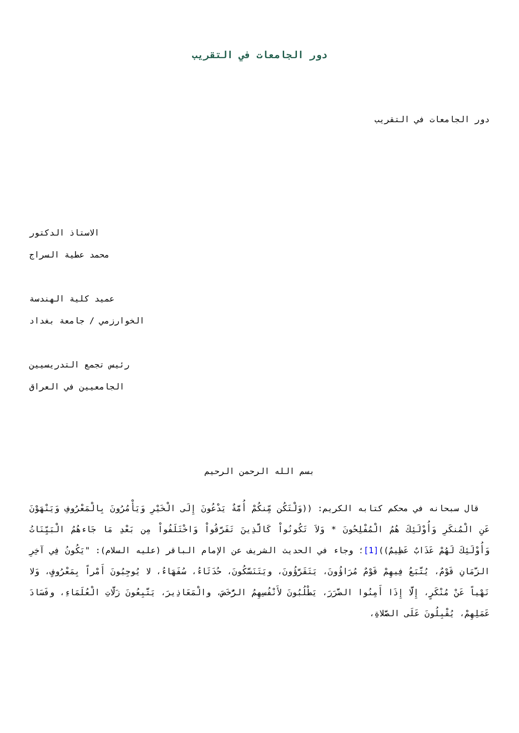دور الجامعات في التقريب
دور الجامعات في التقريب
الاستاذ الدكتور
محمد عطية السراج
عميد كلية الهندسة
الخوارزمي / جامعة بغداد
رئيس تجمع التدريسيين
الجامعيين في العراق
بسم الله الرحمن الرحيم
قال سبحانه في محكم كتابه الكريم: ((وَلْتَكُن مِّنكُمْ أُمَّةٌ يَدْعُونَ إِلَى الْخَيْرِ وَيَأْمُرُونَ بِالْمَعْرُوفِ وَيَنْهَوْنَ عَنِ الْمُنكَرِ وَأُوْلَئِكَ هُمُ الْمُفْلِحُونَ * وَلاَ تَكُونُواْ كَالَّذِينَ تَفَرَّقُواْ وَاخْتَلَفُواْ مِن بَعْدِ مَا جَاءهُمُ الْبَيِّنَاتُ وَأُوْلَئِكَ لَهُمْ عَذَابٌ عَظِيمٌ))[1]؛ وجاء في الحديث الشريف عن الإمام الباقر (عليه السلام): "يَكُونُ فِي آخِرِ الزَّمَانِ قَوْمٌ، يُتَّبَعُ فِيهِمْ قَوْمٌ مُرَاؤُونَ، يَتَقَرَّؤُونَ، ويَتَنَسَّكُونَ، حُدَثَاءُ، سُفَهَاءُ، لا يُوجِبُونَ أَمْراً بِمَعْرُوفٍ، وَلا نَهْياً عَنْ مُنْكَرٍ، إِلَّا إِذَا أَمِنُوا الضَّرَرَ، يَطْلُبُونَ لأَنْفُسِهِمُ الرُّخَصَ، والْمَعَاذِيرَ، يَتَّبِعُونَ زَلَّاتِ الْعُلَمَاءِ، وفَسَادَ عَمَلِهِمْ، يُقْبِلُونَ عَلَى الصَّلاةِ،